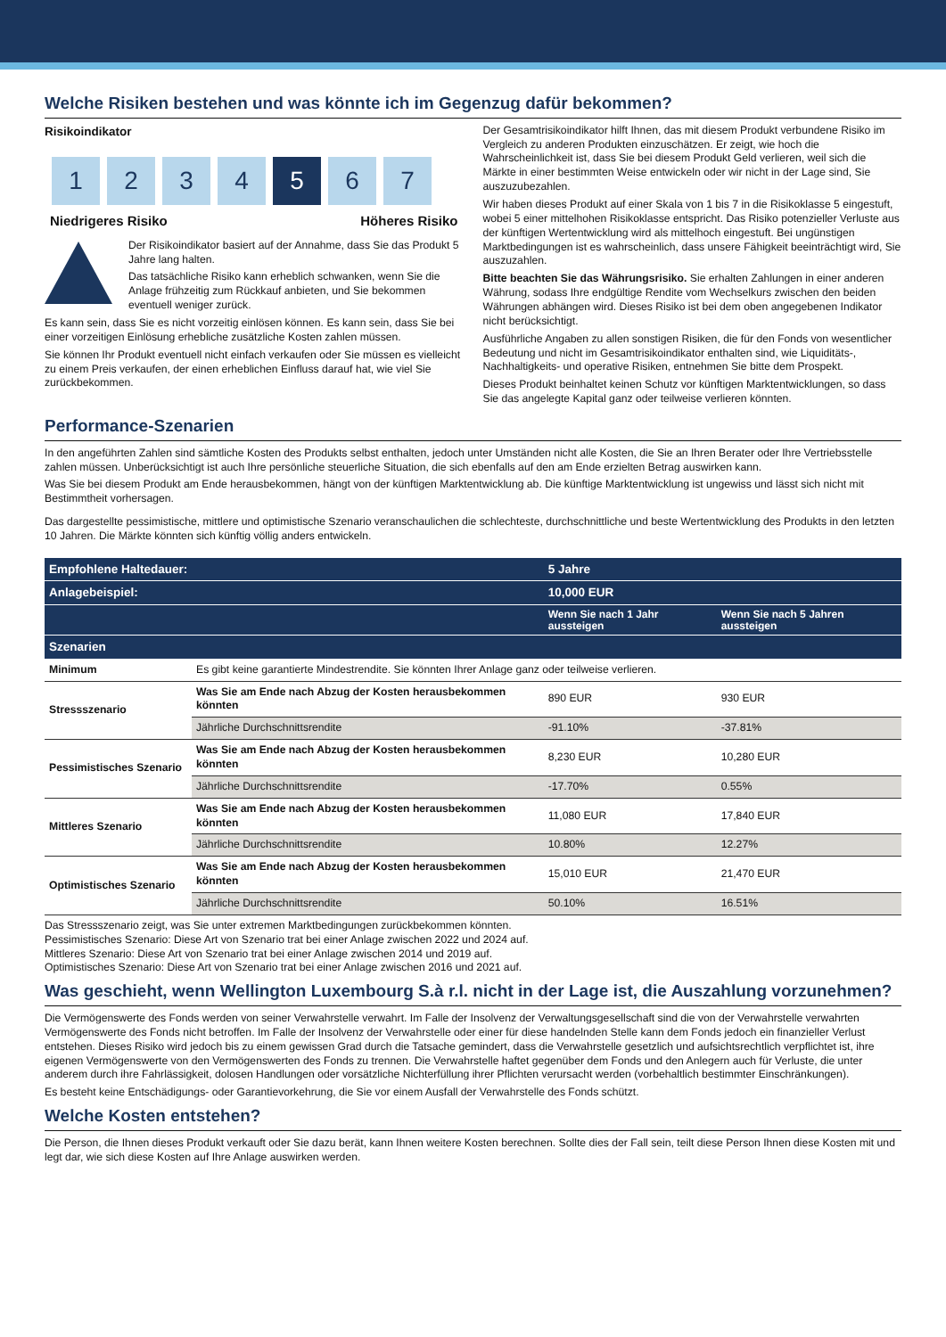Welche Risiken bestehen und was könnte ich im Gegenzug dafür bekommen?
Risikoindikator
1234 5 6 7
Niedrigeres Risiko Höheres Risiko
Der Risikoindikator basiert auf der Annahme, dass Sie das Produkt 5 Jahre lang halten.
Das tatsächliche Risiko kann erheblich schwanken, wenn Sie die Anlage frühzeitig zum Rückkauf anbieten, und Sie bekommen eventuell weniger zurück.
Es kann sein, dass Sie es nicht vorzeitig einlösen können. Es kann sein, dass Sie bei einer vorzeitigen Einlösung erhebliche zusätzliche Kosten zahlen müssen.
Sie können Ihr Produkt eventuell nicht einfach verkaufen oder Sie müssen es vielleicht zu einem Preis verkaufen, der einen erheblichen Einfluss darauf hat, wie viel Sie zurückbekommen.
Der Gesamtrisikoindikator hilft Ihnen, das mit diesem Produkt verbundene Risiko im Vergleich zu anderen Produkten einzuschätzen. Er zeigt, wie hoch die Wahrscheinlichkeit ist, dass Sie bei diesem Produkt Geld verlieren, weil sich die Märkte in einer bestimmten Weise entwickeln oder wir nicht in der Lage sind, Sie auszuzubezahlen.
Wir haben dieses Produkt auf einer Skala von 1 bis 7 in die Risikoklasse 5 eingestuft, wobei 5 einer mittelhohen Risikoklasse entspricht. Das Risiko potenzieller Verluste aus der künftigen Wertentwicklung wird als mittelhoch eingestuft. Bei ungünstigen Marktbedingungen ist es wahrscheinlich, dass unsere Fähigkeit beeinträchtigt wird, Sie auszuzahlen.
Bitte beachten Sie das Währungsrisiko. Sie erhalten Zahlungen in einer anderen Währung, sodass Ihre endgültige Rendite vom Wechselkurs zwischen den beiden Währungen abhängen wird. Dieses Risiko ist bei dem oben angegebenen Indikator nicht berücksichtigt.
Ausführliche Angaben zu allen sonstigen Risiken, die für den Fonds von wesentlicher Bedeutung und nicht im Gesamtrisikoindikator enthalten sind, wie Liquiditäts-, Nachhaltigkeits- und operative Risiken, entnehmen Sie bitte dem Prospekt.
Dieses Produkt beinhaltet keinen Schutz vor künftigen Marktentwicklungen, so dass Sie das angelegte Kapital ganz oder teilweise verlieren könnten.
Performance-Szenarien
In den angeführten Zahlen sind sämtliche Kosten des Produkts selbst enthalten, jedoch unter Umständen nicht alle Kosten, die Sie an Ihren Berater oder Ihre Vertriebsstelle zahlen müssen. Unberücksichtigt ist auch Ihre persönliche steuerliche Situation, die sich ebenfalls auf den am Ende erzielten Betrag auswirken kann.
Was Sie bei diesem Produkt am Ende herausbekommen, hängt von der künftigen Marktentwicklung ab. Die künftige Marktentwicklung ist ungewiss und lässt sich nicht mit Bestimmtheit vorhersagen.
Das dargestellte pessimistische, mittlere und optimistische Szenario veranschaulichen die schlechteste, durchschnittliche und beste Wertentwicklung des Produkts in den letzten 10 Jahren. Die Märkte könnten sich künftig völlig anders entwickeln.
| Empfohlene Haltedauer: | | 5 Jahre | |
| --- | --- | --- | --- |
| Anlagebeispiel: | | 10,000 EUR | |
| | | Wenn Sie nach 1 Jahr aussteigen | Wenn Sie nach 5 Jahren aussteigen |
| Szenarien | | | |
| Minimum | Es gibt keine garantierte Mindestrendite. Sie könnten Ihrer Anlage ganz oder teilweise verlieren. | | |
| Stressszenario | Was Sie am Ende nach Abzug der Kosten herausbekommen könnten | 890 EUR | 930 EUR |
| | Jährliche Durchschnittsrendite | -91.10% | -37.81% |
| Pessimistisches Szenario | Was Sie am Ende nach Abzug der Kosten herausbekommen könnten | 8,230 EUR | 10,280 EUR |
| | Jährliche Durchschnittsrendite | -17.70% | 0.55% |
| Mittleres Szenario | Was Sie am Ende nach Abzug der Kosten herausbekommen könnten | 11,080 EUR | 17,840 EUR |
| | Jährliche Durchschnittsrendite | 10.80% | 12.27% |
| Optimistisches Szenario | Was Sie am Ende nach Abzug der Kosten herausbekommen könnten | 15,010 EUR | 21,470 EUR |
| | Jährliche Durchschnittsrendite | 50.10% | 16.51% |
Das Stressszenario zeigt, was Sie unter extremen Marktbedingungen zurückbekommen könnten.
Pessimistisches Szenario: Diese Art von Szenario trat bei einer Anlage zwischen 2022 und 2024 auf.
Mittleres Szenario: Diese Art von Szenario trat bei einer Anlage zwischen 2014 und 2019 auf.
Optimistisches Szenario: Diese Art von Szenario trat bei einer Anlage zwischen 2016 und 2021 auf.
Was geschieht, wenn Wellington Luxembourg S.à r.l. nicht in der Lage ist, die Auszahlung vorzunehmen?
Die Vermögenswerte des Fonds werden von seiner Verwahrstelle verwahrt. Im Falle der Insolvenz der Verwaltungsgesellschaft sind die von der Verwahrstelle verwahrten Vermögenswerte des Fonds nicht betroffen. Im Falle der Insolvenz der Verwahrstelle oder einer für diese handelnden Stelle kann dem Fonds jedoch ein finanzieller Verlust entstehen. Dieses Risiko wird jedoch bis zu einem gewissen Grad durch die Tatsache gemindert, dass die Verwahrstelle gesetzlich und aufsichtsrechtlich verpflichtet ist, ihre eigenen Vermögenswerte von den Vermögenswerten des Fonds zu trennen. Die Verwahrstelle haftet gegenüber dem Fonds und den Anlegern auch für Verluste, die unter anderem durch ihre Fahrlässigkeit, dolosen Handlungen oder vorsätzliche Nichterfüllung ihrer Pflichten verursacht werden (vorbehaltlich bestimmter Einschränkungen).
Es besteht keine Entschädigungs- oder Garantievorkehrung, die Sie vor einem Ausfall der Verwahrstelle des Fonds schützt.
Welche Kosten entstehen?
Die Person, die Ihnen dieses Produkt verkauft oder Sie dazu berät, kann Ihnen weitere Kosten berechnen. Sollte dies der Fall sein, teilt diese Person Ihnen diese Kosten mit und legt dar, wie sich diese Kosten auf Ihre Anlage auswirken werden.